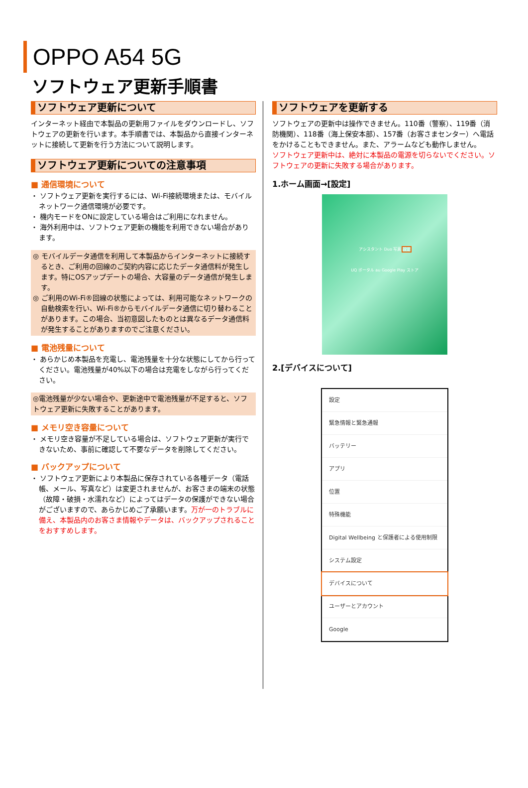OPPO A54 5G
ソフトウェア更新手順書
ソフトウェア更新について
インターネット経由で本製品の更新用ファイルをダウンロードし、ソフトウェアの更新を行います。本手順書では、本製品から直接インターネットに接続して更新を行う方法について説明します。
ソフトウェア更新についての注意事項
■ 通信環境について
・ ソフトウェア更新を実行するには、Wi-Fi接続環境または、モバイルネットワーク通信環境が必要です。
・ 機内モードをONに設定している場合はご利用になれません。
・ 海外利用中は、ソフトウェア更新の機能を利用できない場合があります。
◎ モバイルデータ通信を利用して本製品からインターネットに接続するとき、ご利用の回線のご契約内容に応じたデータ通信料が発生します。特にOSアップデートの場合、大容量のデータ通信が発生します。
◎ ご利用のWi-Fi®回線の状態によっては、利用可能なネットワークの自動検索を行い、Wi-Fi®からモバイルデータ通信に切り替わることがあります。この場合、当初意図したものとは異なるデータ通信料が発生することがありますのでご注意ください。
■ 電池残量について
・ あらかじめ本製品を充電し、電池残量を十分な状態にしてから行ってください。電池残量が40%以下の場合は充電をしながら行ってください。
◎電池残量が少ない場合や、更新途中で電池残量が不足すると、ソフトウェア更新に失敗することがあります。
■ メモリ空き容量について
・ メモリ空き容量が不足している場合は、ソフトウェア更新が実行できないため、事前に確認して不要なデータを削除してください。
■ バックアップについて
・ ソフトウェア更新により本製品に保存されている各種データ（電話帳、メール、写真など）は変更されませんが、お客さまの端末の状態（故障・破損・水濡れなど）によってはデータの保護ができない場合がございますので、あらかじめご了承願います。万が一のトラブルに備え、本製品内のお客さま情報やデータは、バックアップされることをおすすめします。
ソフトウェアを更新する
ソフトウェアの更新中は操作できません。110番（警察）、119番（消防機関）、118番（海上保安本部）、157番（お客さまセンター）へ電話をかけることもできません。また、アラームなども動作しません。
ソフトウェア更新中は、絶対に本製品の電源を切らないでください。ソフトウェアの更新に失敗する場合があります。
1.ホーム画面→[設定]
アシスタント Duo 写真 設定
UQ ポータル au Google Play ストア
2.[デバイスについて]
設定
緊急情報と緊急通報
バッテリー
アプリ
位置
特殊機能
Digital Wellbeing と保護者による使用制限
システム設定
デバイスについて
ユーザーとアカウント
Google